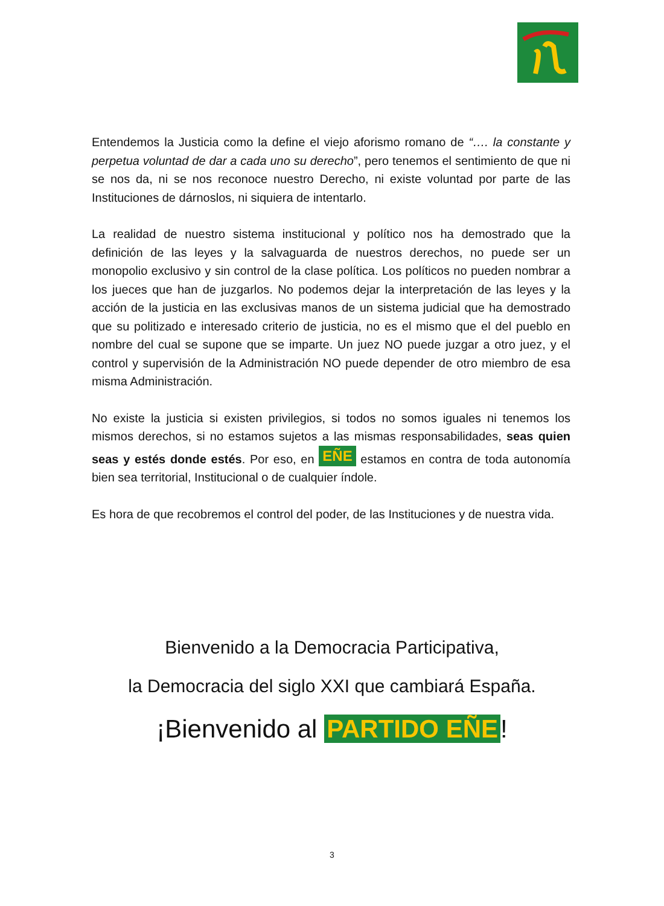Entendemos la Justicia como la define el viejo aforismo romano de “…. la constante y perpetua voluntad de dar a cada uno su derecho”, pero tenemos el sentimiento de que ni se nos da, ni se nos reconoce nuestro Derecho, ni existe voluntad por parte de las Instituciones de dárnoslos, ni siquiera de intentarlo.
La realidad de nuestro sistema institucional y político nos ha demostrado que la definición de las leyes y la salvaguarda de nuestros derechos, no puede ser un monopolio exclusivo y sin control de la clase política. Los políticos no pueden nombrar a los jueces que han de juzgarlos. No podemos dejar la interpretación de las leyes y la acción de la justicia en las exclusivas manos de un sistema judicial que ha demostrado que su politizado e interesado criterio de justicia, no es el mismo que el del pueblo en nombre del cual se supone que se imparte. Un juez NO puede juzgar a otro juez, y el control y supervisión de la Administración NO puede depender de otro miembro de esa misma Administración.
No existe la justicia si existen privilegios, si todos no somos iguales ni tenemos los mismos derechos, si no estamos sujetos a las mismas responsabilidades, seas quien seas y estés donde estés. Por eso, en EÑE estamos en contra de toda autonomía bien sea territorial, Institucional o de cualquier índole.
Es hora de que recobremos el control del poder, de las Instituciones y de nuestra vida.
Bienvenido a la Democracia Participativa,
la Democracia del siglo XXI que cambiará España.
¡Bienvenido al PARTIDO EÑE!
3